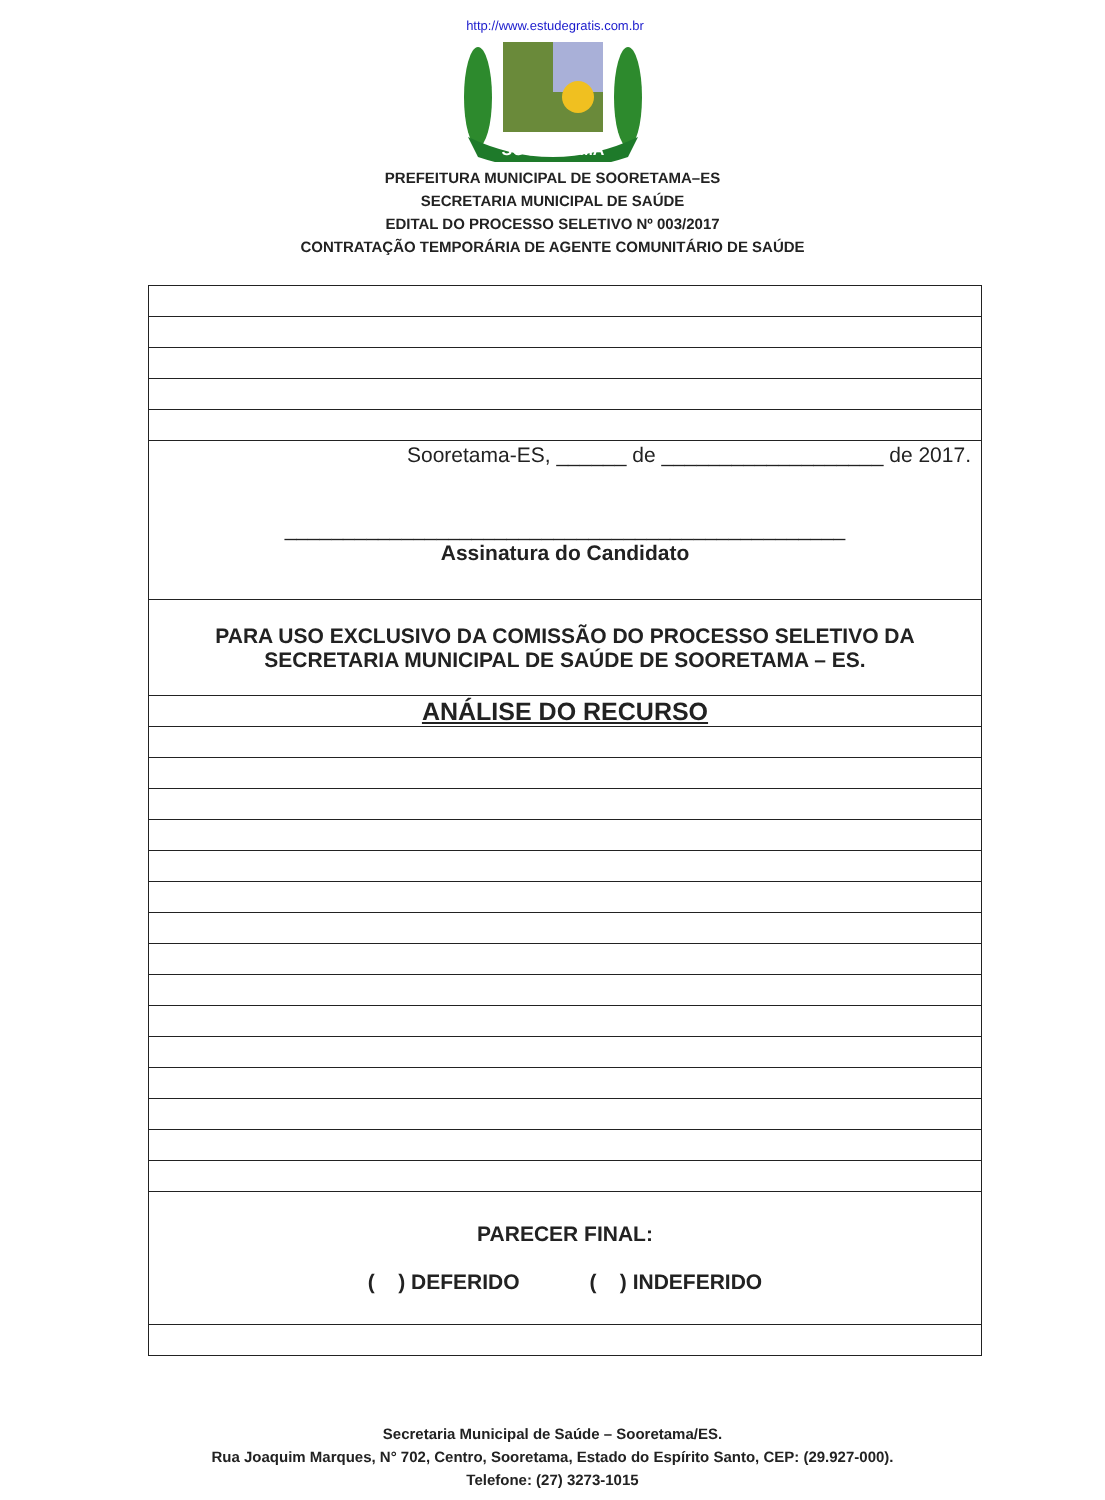http://www.estudegratis.com.br
SOORETAMA
PREFEITURA MUNICIPAL DE SOORETAMA–ES
SECRETARIA MUNICIPAL DE SAÚDE
EDITAL DO PROCESSO SELETIVO Nº 003/2017
CONTRATAÇÃO TEMPORÁRIA DE AGENTE COMUNITÁRIO DE SAÚDE
| Sooretama-ES, ______ de ___________________ de 2017. ________________________________________________ Assinatura do Candidato |
| PARA USO EXCLUSIVO DA COMISSÃO DO PROCESSO SELETIVO DA SECRETARIA MUNICIPAL DE SAÚDE DE SOORETAMA – ES. |
| ANÁLISE DO RECURSO |
| PARECER FINAL: ( ) DEFERIDO ( ) INDEFERIDO |
Secretaria Municipal de Saúde – Sooretama/ES.
Rua Joaquim Marques, N° 702, Centro, Sooretama, Estado do Espírito Santo, CEP: (29.927-000).
Telefone: (27) 3273-1015